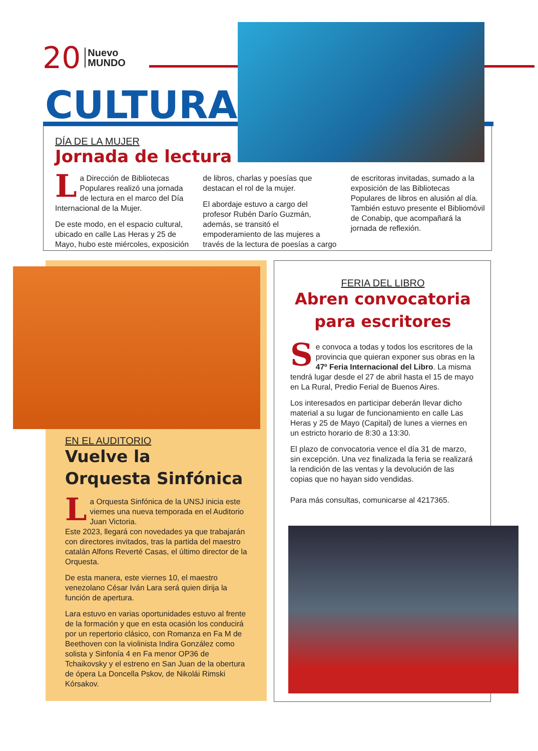20 Nuevo
MUNDO
CULTURA
DÍA DE LA MUJER
Jornada de lectura
La Dirección de Bibliotecas Populares realizó una jornada de lectura en el marco del Día Internacional de la Mujer.
De este modo, en el espacio cultural, ubicado en calle Las Heras y 25 de Mayo, hubo este miércoles, exposición de libros, charlas y poesías que destacan el rol de la mujer.
El abordaje estuvo a cargo del profesor Rubén Darío Guzmán, además, se transitó el empoderamiento de las mujeres a través de la lectura de poesías a cargo de escritoras invitadas, sumado a la exposición de las Bibliotecas Populares de libros en alusión al día. También estuvo presente el Bibliomóvil de Conabip, que acompañará la jornada de reflexión.
EN EL AUDITORIO
Vuelve la
Orquesta Sinfónica
La Orquesta Sinfónica de la UNSJ inicia este viernes una nueva temporada en el Auditorio Juan Victoria.
Este 2023, llegará con novedades ya que trabajarán con directores invitados, tras la partida del maestro catalán Alfons Reverté Casas, el último director de la Orquesta.
De esta manera, este viernes 10, el maestro venezolano César Iván Lara será quien dirija la función de apertura.
Lara estuvo en varias oportunidades estuvo al frente de la formación y que en esta ocasión los conducirá por un repertorio clásico, con Romanza en Fa M de Beethoven con la violinista Indira González como solista y Sinfonía 4 en Fa menor OP36 de Tchaikovsky y el estreno en San Juan de la obertura de ópera La Doncella Pskov, de Nikolái Rimski Kórsakov.
FERIA DEL LIBRO
Abren convocatoria
para escritores
Se convoca a todas y todos los escritores de la provincia que quieran exponer sus obras en la 47º Feria Internacional del Libro. La misma tendrá lugar desde el 27 de abril hasta el 15 de mayo en La Rural, Predio Ferial de Buenos Aires.
Los interesados en participar deberán llevar dicho material a su lugar de funcionamiento en calle Las Heras y 25 de Mayo (Capital) de lunes a viernes en un estricto horario de 8:30 a 13:30.
El plazo de convocatoria vence el día 31 de marzo, sin excepción. Una vez finalizada la feria se realizará la rendición de las ventas y la devolución de las copias que no hayan sido vendidas.
Para más consultas, comunicarse al 4217365.